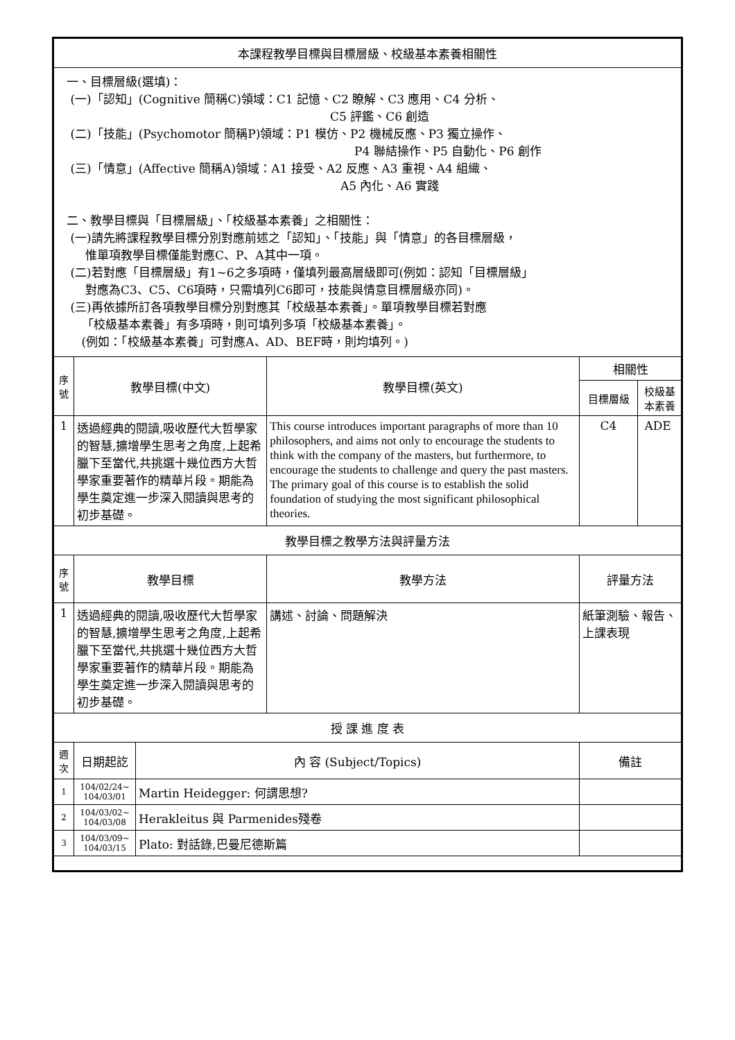| 本課程教學目標與目標層級、校級基本素養相關性 | | | | | |
| 一、目標層級(選填)： (一)「認知」(Cognitive 簡稱C)領域：C1 記憶、C2 瞭解、C3 應用、C4 分析、 C5 評鑑、C6 創造 (二)「技能」(Psychomotor 簡稱P)領域：P1 模仿、P2 機械反應、P3 獨立操作、 P4 聯結操作、P5 自動化、P6 創作 (三)「情意」(Affective 簡稱A)領域：A1 接受、A2 反應、A3 重視、A4 組織、 A5 內化、A6 實踐 二、教學目標與「目標層級」、「校級基本素養」之相關性： (一)請先將課程教學目標分別對應前述之「認知」、「技能」與「情意」的各目標層級， 惟單項教學目標僅能對應C、P、A其中一項。 (二)若對應「目標層級」有1~6之多項時，僅填列最高層級即可(例如：認知「目標層級」 對應為C3、C5、C6項時，只需填列C6即可，技能與情意目標層級亦同)。 (三)再依據所訂各項教學目標分別對應其「校級基本素養」。單項教學目標若對應 「校級基本素養」有多項時，則可填列多項「校級基本素養」。 (例如：「校級基本素養」可對應A、AD、BEF時，則均填列。) | | | | | |
| 序號 | 教學目標(中文) | | 教學目標(英文) | 相關性 | |
| | | | | 目標層級 | 校級基本素養 |
| 1 | 透過經典的閱讀,吸收歷代大哲學家的智慧,擴增學生思考之角度,上起希臘下至當代,共挑選十幾位西方大哲學家重要著作的精華片段。期能為學生奠定進一步深入閱讀與思考的初步基礎。 | | This course introduces important paragraphs of more than 10 philosophers, and aims not only to encourage the students to think with the company of the masters, but furthermore, to encourage the students to challenge and query the past masters. The primary goal of this course is to establish the solid foundation of studying the most significant philosophical theories. | C4 | ADE |
| 教學目標之教學方法與評量方法 | | | | | |
| 序號 | 教學目標 | | 教學方法 | 評量方法 | |
| 1 | 透過經典的閱讀,吸收歷代大哲學家的智慧,擴增學生思考之角度,上起希臘下至當代,共挑選十幾位西方大哲學家重要著作的精華片段。期能為學生奠定進一步深入閱讀與思考的初步基礎。 | | 講述、討論、問題解決 | 紙筆測驗、報告、上課表現 | |
| 授 課 進 度 表 | | | | | |
| 週次 | 日期起訖 | 內 容 (Subject/Topics) | | 備註 | |
| 1 | 104/02/24~ 104/03/01 | Martin Heidegger: 何謂思想? | | | |
| 2 | 104/03/02~ 104/03/08 | Herakleitus 與 Parmenides殘卷 | | | |
| 3 | 104/03/09~ 104/03/15 | Plato: 對話錄,巴曼尼德斯篇 | | | |